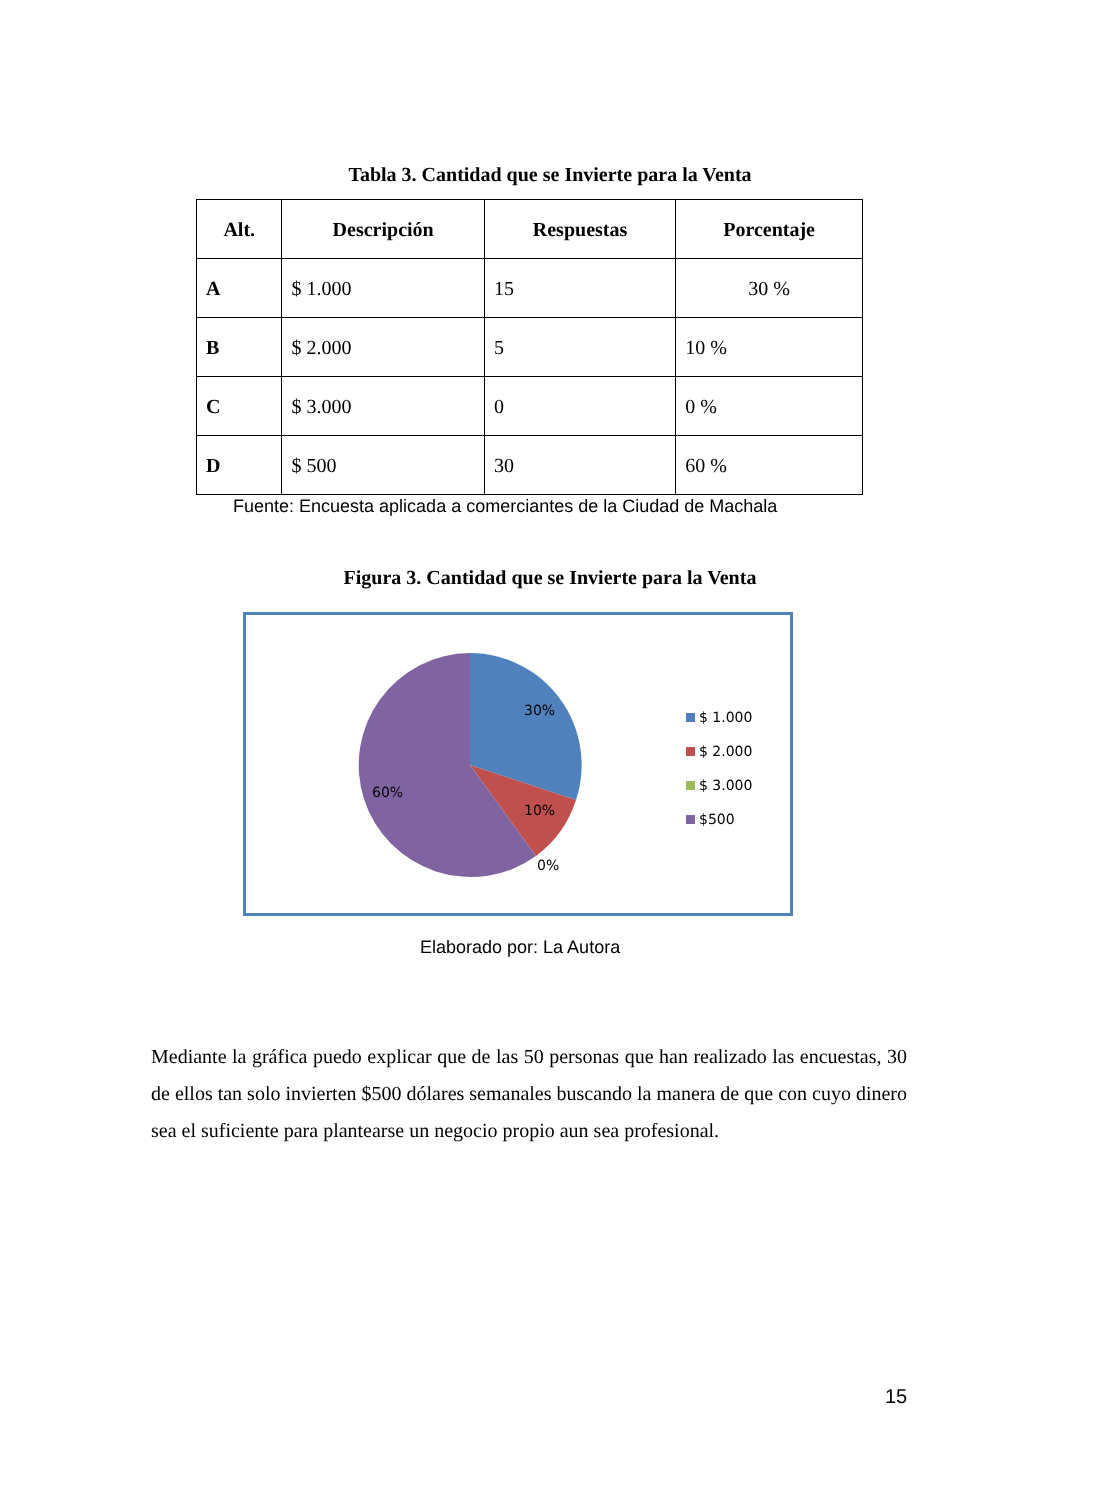Tabla 3. Cantidad que se Invierte para la Venta
| Alt. | Descripción | Respuestas | Porcentaje |
| --- | --- | --- | --- |
| A | $ 1.000 | 15 | 30 % |
| B | $ 2.000 | 5 | 10 % |
| C | $ 3.000 | 0 | 0 % |
| D | $ 500 | 30 | 60 % |
Fuente: Encuesta aplicada a comerciantes de la Ciudad de Machala
Figura 3. Cantidad que se Invierte para la Venta
30%
10%
0%
60%
$ 1.000
$ 2.000
$ 3.000
$500
Elaborado por: La Autora
Mediante la gráfica puedo explicar que de las 50 personas que han realizado las encuestas, 30 de ellos tan solo invierten $500 dólares semanales buscando la manera de que con cuyo dinero sea el suficiente para plantearse un negocio propio aun sea profesional.
15